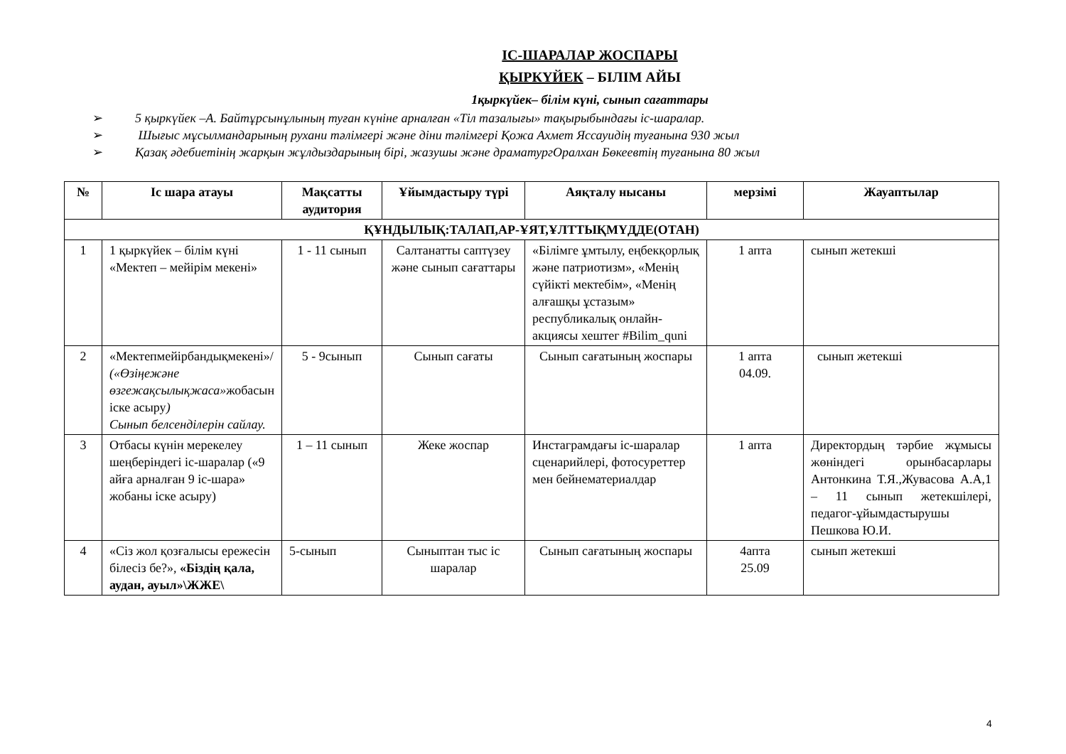ІС-ШАРАЛАР ЖОСПАРЫ
ҚЫРКҮЙЕК – БІЛІМ АЙЫ
1қыркүйек– білім күні, сынып сағаттары
➢ 5 қыркүйек –А. Байтұрсынұлының туған күніне арналған «Тіл тазалығы» тақырыбындағы іс-шаралар.
➢ Шығыс мұсылмандарының рухани тәлімгері және діни тәлімгері Қожа Ахмет Яссауидің туғанына 930 жыл
➢ Қазақ әдебиетінің жарқын жұлдыздарының бірі, жазушы және драматургОралхан Бөкеевтің туғанына 80 жыл
| № | Іс шара атауы | Мақсатты аудитория | Ұйымдастыру түрі | Аяқталу нысаны | мерзімі | Жауаптылар |
| --- | --- | --- | --- | --- | --- | --- |
| ҚҰНДЫЛЫҚ:ТАЛАП,АР-ҰЯТ,ҰЛТТЫҚМҮДДЕ(ОТАН) | | | | | | |
| 1 | 1 қыркүйек – білім күні «Мектеп – мейірім мекені» | 1 - 11 сынып | Салтанатты саптүзеу және сынып сағаттары | «Білімге ұмтылу, еңбекқорлық және патриотизм», «Менің сүйікті мектебім», «Менің алғашқы ұстазым» республикалық онлайн-акциясы хештег #Bilim_quni | 1 апта | сынып жетекші |
| 2 | «Мектепмейірбандықмекені»/ («Өзіңежәне өзгежақсылықжаса» жобасын іске асыру ) Сынып белсенділерін сайлау. | 5 - 9сынып | Сынып сағаты | Сынып сағатының жоспары | 1 апта 04.09. | сынып жетекші |
| 3 | Отбасы күнін мерекелеу шеңберіндегі іс-шаралар («9 айға арналған 9 іс-шара» жобаны іске асыру) | 1 – 11 сынып | Жеке жоспар | Инстаграмдағы іс-шаралар сценарийлері, фотосуреттер мен бейнематериалдар | 1 апта | Директордың тәрбие жұмысы жөніндегі орынбасарлары Антонкина Т.Я.,Жувасова А.А,1 – 11 сынып жетекшілері, педагог-ұйымдастырушы Пешкова Ю.И. |
| 4 | «Сіз жол қозғалысы ережесін білесіз бе?», «Біздің қала, аудан, ауыл»\ЖЖЕ\ | 5-сынып | Сыныптан тыс іс шаралар | Сынып сағатының жоспары | 4апта 25.09 | сынып жетекші |
4